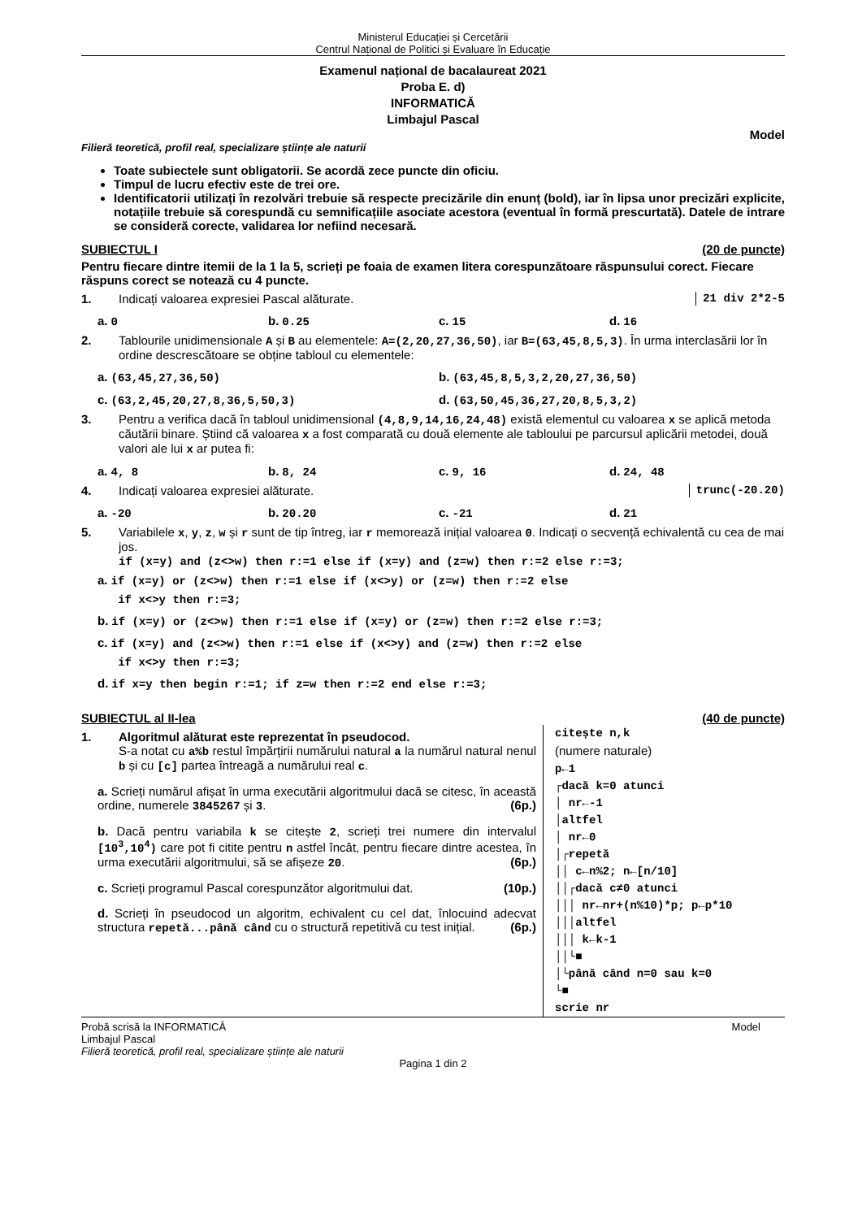Ministerul Educației și Cercetării
Centrul Național de Politici și Evaluare în Educație
Examenul național de bacalaureat 2021
Proba E. d)
INFORMATICĂ
Limbajul Pascal
Model
Filieră teoretică, profil real, specializare științe ale naturii
Toate subiectele sunt obligatorii. Se acordă zece puncte din oficiu.
Timpul de lucru efectiv este de trei ore.
Identificatorii utilizați în rezolvări trebuie să respecte precizările din enunț (bold), iar în lipsa unor precizări explicite, notațiile trebuie să corespundă cu semnificațiile asociate acestora (eventual în formă prescurtată). Datele de intrare se consideră corecte, validarea lor nefiind necesară.
SUBIECTUL I (20 de puncte)
Pentru fiecare dintre itemii de la 1 la 5, scrieți pe foaia de examen litera corespunzătoare răspunsului corect. Fiecare răspuns corect se notează cu 4 puncte.
1. Indicați valoarea expresiei Pascal alăturate. 21 div 2*2-5
a. 0 b. 0.25 c. 15 d. 16
2. Tablourile unidimensionale A și B au elementele: A=(2,20,27,36,50), iar B=(63,45,8,5,3). În urma interclasării lor în ordine descrescătoare se obține tabloul cu elementele:
a. (63,45,27,36,50) b. (63,45,8,5,3,2,20,27,36,50)
c. (63,2,45,20,27,8,36,5,50,3) d. (63,50,45,36,27,20,8,5,3,2)
3. Pentru a verifica dacă în tabloul unidimensional (4,8,9,14,16,24,48) există elementul cu valoarea x se aplică metoda căutării binare. Știind că valoarea x a fost comparată cu două elemente ale tabloului pe parcursul aplicării metodei, două valori ale lui x ar putea fi:
a. 4, 8 b. 8, 24 c. 9, 16 d. 24, 48
4. Indicați valoarea expresiei alăturate. trunc(-20.20)
a. -20 b. 20.20 c. -21 d. 21
5. Variabilele x, y, z, w și r sunt de tip întreg, iar r memorează inițial valoarea 0. Indicați o secvență echivalentă cu cea de mai jos.
if (x=y) and (z<>w) then r:=1 else if (x=y) and (z=w) then r:=2 else r:=3;
a. if (x=y) or (z<>w) then r:=1 else if (x<>y) or (z=w) then r:=2 else
if x<>y then r:=3;
b. if (x=y) or (z<>w) then r:=1 else if (x=y) or (z=w) then r:=2 else r:=3;
c. if (x=y) and (z<>w) then r:=1 else if (x<>y) and (z=w) then r:=2 else
if x<>y then r:=3;
d. if x=y then begin r:=1; if z=w then r:=2 end else r:=3;
SUBIECTUL al II-lea (40 de puncte)
1. Algoritmul alăturat este reprezentat în pseudocod.
S-a notat cu a%b restul împărțirii numărului natural a la numărul natural nenul b și cu [c] partea întreagă a numărului real c.
a. Scrieți numărul afișat în urma executării algoritmului dacă se citesc, în această ordine, numerele 3845267 și 3. (6p.)
b. Dacă pentru variabila k se citește 2, scrieți trei numere din intervalul [10<sup>3</sup>,10<sup>4</sup>) care pot fi citite pentru n astfel încât, pentru fiecare dintre acestea, în urma executării algoritmului, să se afișeze 20. (6p.)
c. Scrieți programul Pascal corespunzător algoritmului dat. (10p.)
d. Scrieți în pseudocod un algoritm, echivalent cu cel dat, înlocuind adecvat structura repetă...până când cu o structură repetitivă cu test inițial. (6p.)
citește n,k (numere naturale) p←1 ┌dacă k=0 atunci │ nr←-1 │altfel │ nr←0 │┌repetă ││ c←n%2; n←[n/10] ││┌dacă c≠0 atunci │││ nr←nr+(n%10)*p; p←p*10 │││altfel │││ k←k-1 ││└■ │└până când n=0 sau k=0 └■ scrie nr
Probă scrisă la INFORMATICĂ Model
Limbajul Pascal
Filieră teoretică, profil real, specializare științe ale naturii
Pagina 1 din 2